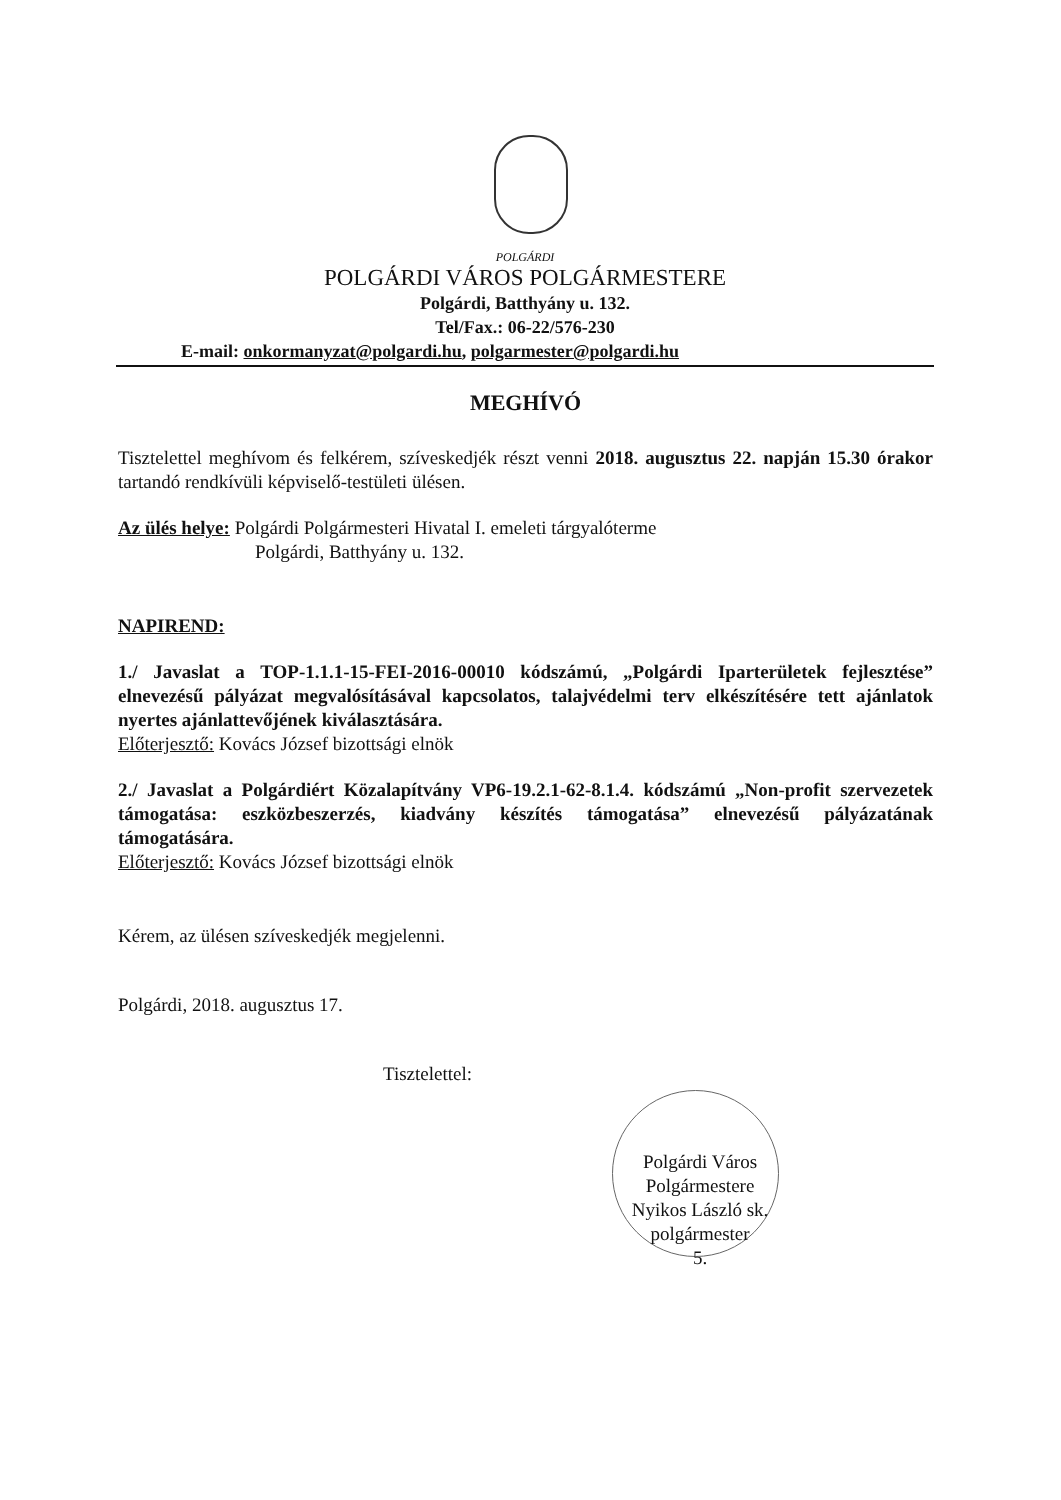POLGÁRDI
POLGÁRDI VÁROS POLGÁRMESTERE
Polgárdi, Batthyány u. 132.
Tel/Fax.: 06-22/576-230
E-mail: onkormanyzat@polgardi.hu, polgarmester@polgardi.hu
MEGHÍVÓ
Tisztelettel meghívom és felkérem, szíveskedjék részt venni 2018. augusztus 22. napján 15.30 órakor tartandó rendkívüli képviselő-testületi ülésen.
Az ülés helye: Polgárdi Polgármesteri Hivatal I. emeleti tárgyalóterme
Polgárdi, Batthyány u. 132.
NAPIREND:
1./ Javaslat a TOP-1.1.1-15-FEI-2016-00010 kódszámú, „Polgárdi Iparterületek fejlesztése” elnevezésű pályázat megvalósításával kapcsolatos, talajvédelmi terv elkészítésére tett ajánlatok nyertes ajánlattevőjének kiválasztására.
Előterjesztő: Kovács József bizottsági elnök
2./ Javaslat a Polgárdiért Közalapítvány VP6-19.2.1-62-8.1.4. kódszámú „Non-profit szervezetek támogatása: eszközbeszerzés, kiadvány készítés támogatása” elnevezésű pályázatának támogatására.
Előterjesztő: Kovács József bizottsági elnök
Kérem, az ülésen szíveskedjék megjelenni.
Polgárdi, 2018. augusztus 17.
Tisztelettel:
Polgárdi Város Polgármestere
Nyikos László sk.
polgármester
5.